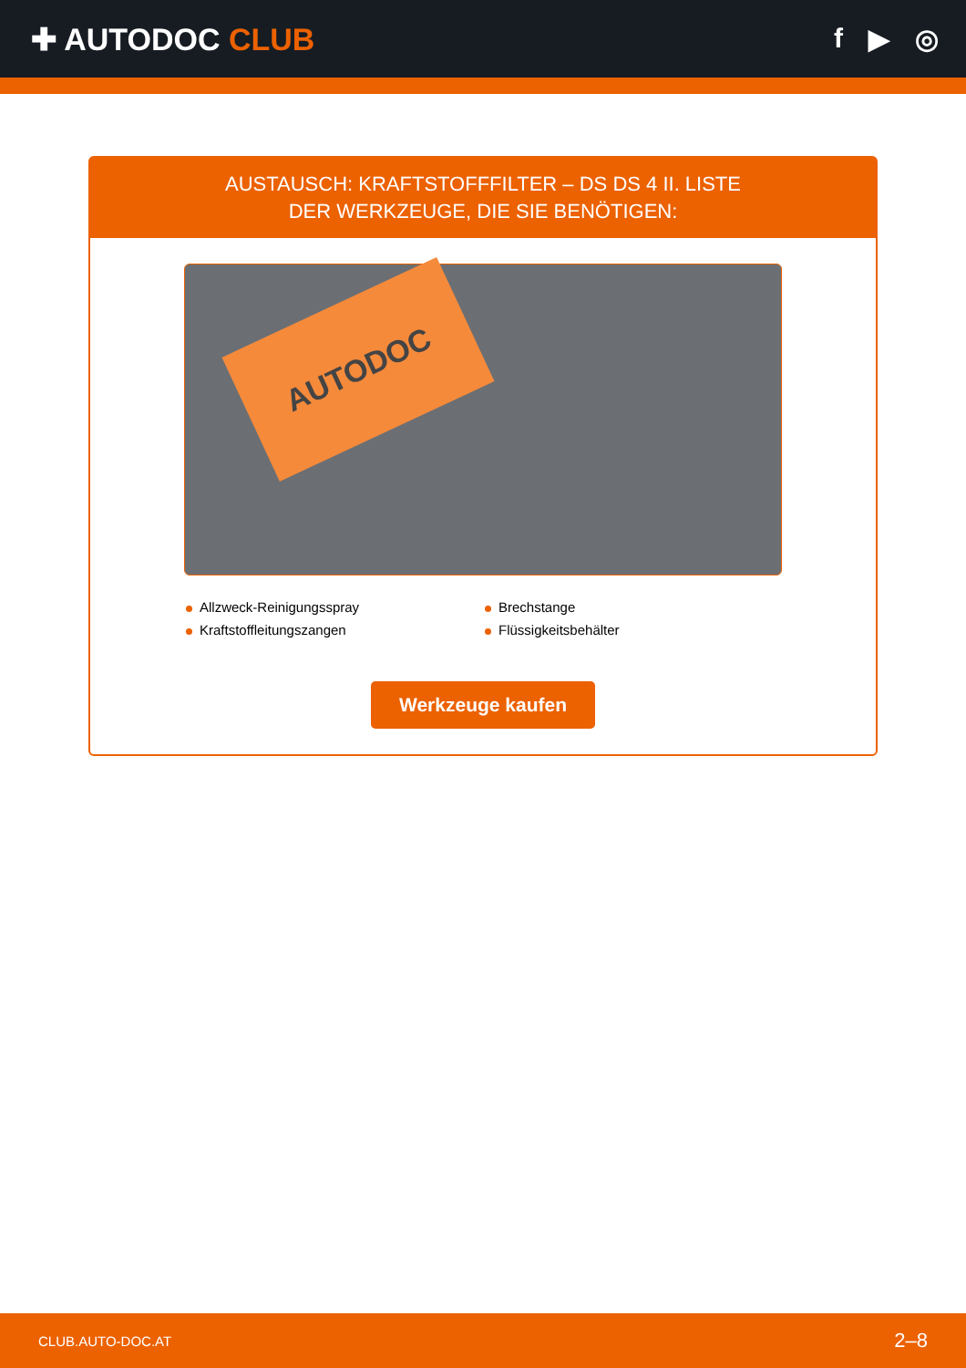✚ AUTODOC CLUB f ▶ ◎
AUSTAUSCH: KRAFTSTOFFFILTER – DS DS 4 II. LISTE
DER WERKZEUGE, DIE SIE BENÖTIGEN:
AUTODOC
Allzweck-Reinigungsspray
Brechstange
Kraftstoffleitungszangen
Flüssigkeitsbehälter
Werkzeuge kaufen
CLUB.AUTO-DOC.AT 2–8